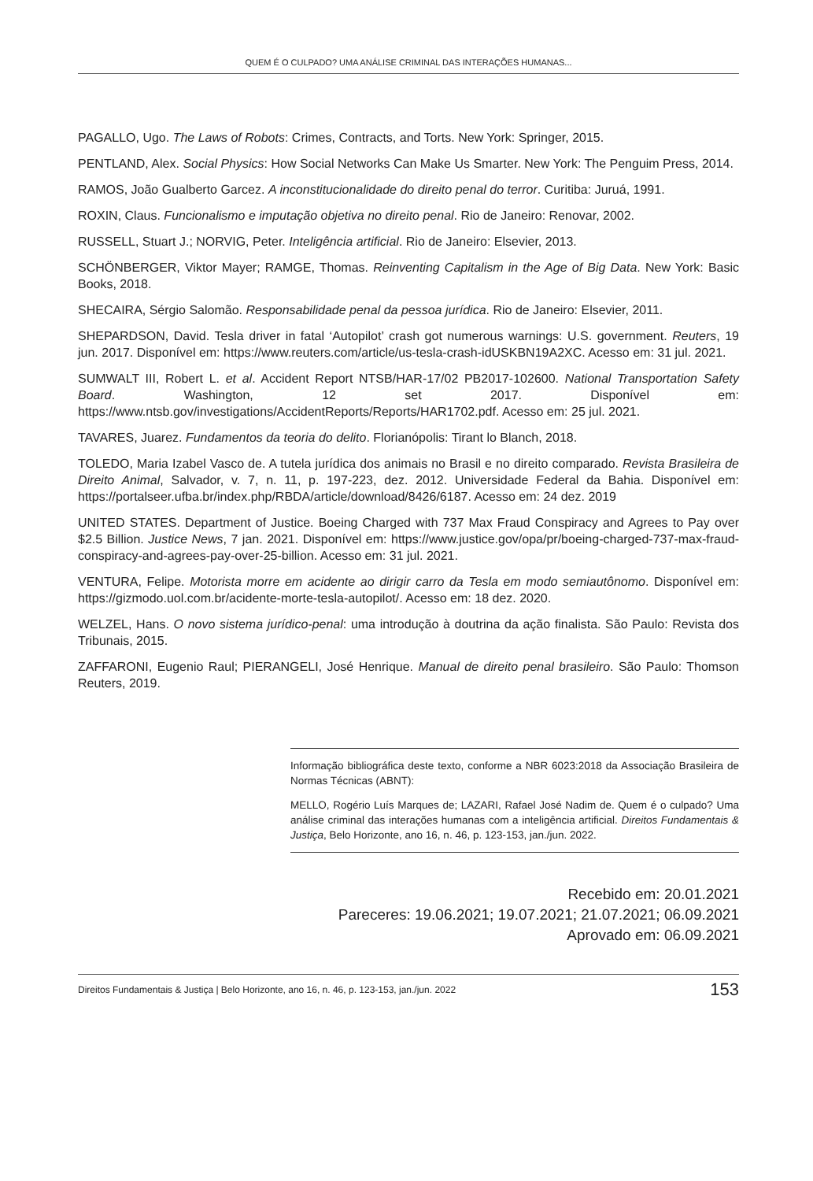QUEM É O CULPADO? UMA ANÁLISE CRIMINAL DAS INTERAÇÕES HUMANAS...
PAGALLO, Ugo. The Laws of Robots: Crimes, Contracts, and Torts. New York: Springer, 2015.
PENTLAND, Alex. Social Physics: How Social Networks Can Make Us Smarter. New York: The Penguim Press, 2014.
RAMOS, João Gualberto Garcez. A inconstitucionalidade do direito penal do terror. Curitiba: Juruá, 1991.
ROXIN, Claus. Funcionalismo e imputação objetiva no direito penal. Rio de Janeiro: Renovar, 2002.
RUSSELL, Stuart J.; NORVIG, Peter. Inteligência artificial. Rio de Janeiro: Elsevier, 2013.
SCHÖNBERGER, Viktor Mayer; RAMGE, Thomas. Reinventing Capitalism in the Age of Big Data. New York: Basic Books, 2018.
SHECAIRA, Sérgio Salomão. Responsabilidade penal da pessoa jurídica. Rio de Janeiro: Elsevier, 2011.
SHEPARDSON, David. Tesla driver in fatal ‘Autopilot’ crash got numerous warnings: U.S. government. Reuters, 19 jun. 2017. Disponível em: https://www.reuters.com/article/us-tesla-crash-idUSKBN19A2XC. Acesso em: 31 jul. 2021.
SUMWALT III, Robert L. et al. Accident Report NTSB/HAR-17/02 PB2017-102600. National Transportation Safety Board. Washington, 12 set 2017. Disponível em: https://www.ntsb.gov/investigations/AccidentReports/Reports/HAR1702.pdf. Acesso em: 25 jul. 2021.
TAVARES, Juarez. Fundamentos da teoria do delito. Florianópolis: Tirant lo Blanch, 2018.
TOLEDO, Maria Izabel Vasco de. A tutela jurídica dos animais no Brasil e no direito comparado. Revista Brasileira de Direito Animal, Salvador, v. 7, n. 11, p. 197-223, dez. 2012. Universidade Federal da Bahia. Disponível em: https://portalseer.ufba.br/index.php/RBDA/article/download/8426/6187. Acesso em: 24 dez. 2019
UNITED STATES. Department of Justice. Boeing Charged with 737 Max Fraud Conspiracy and Agrees to Pay over $2.5 Billion. Justice News, 7 jan. 2021. Disponível em: https://www.justice.gov/opa/pr/boeing-charged-737-max-fraud-conspiracy-and-agrees-pay-over-25-billion. Acesso em: 31 jul. 2021.
VENTURA, Felipe. Motorista morre em acidente ao dirigir carro da Tesla em modo semiautônomo. Disponível em: https://gizmodo.uol.com.br/acidente-morte-tesla-autopilot/. Acesso em: 18 dez. 2020.
WELZEL, Hans. O novo sistema jurídico-penal: uma introdução à doutrina da ação finalista. São Paulo: Revista dos Tribunais, 2015.
ZAFFARONI, Eugenio Raul; PIERANGELI, José Henrique. Manual de direito penal brasileiro. São Paulo: Thomson Reuters, 2019.
Informação bibliográfica deste texto, conforme a NBR 6023:2018 da Associação Brasileira de Normas Técnicas (ABNT):
MELLO, Rogério Luís Marques de; LAZARI, Rafael José Nadim de. Quem é o culpado? Uma análise criminal das interações humanas com a inteligência artificial. Direitos Fundamentais & Justiça, Belo Horizonte, ano 16, n. 46, p. 123-153, jan./jun. 2022.
Recebido em: 20.01.2021
Pareceres: 19.06.2021; 19.07.2021; 21.07.2021; 06.09.2021
Aprovado em: 06.09.2021
Direitos Fundamentais & Justiça | Belo Horizonte, ano 16, n. 46, p. 123-153, jan./jun. 2022 153